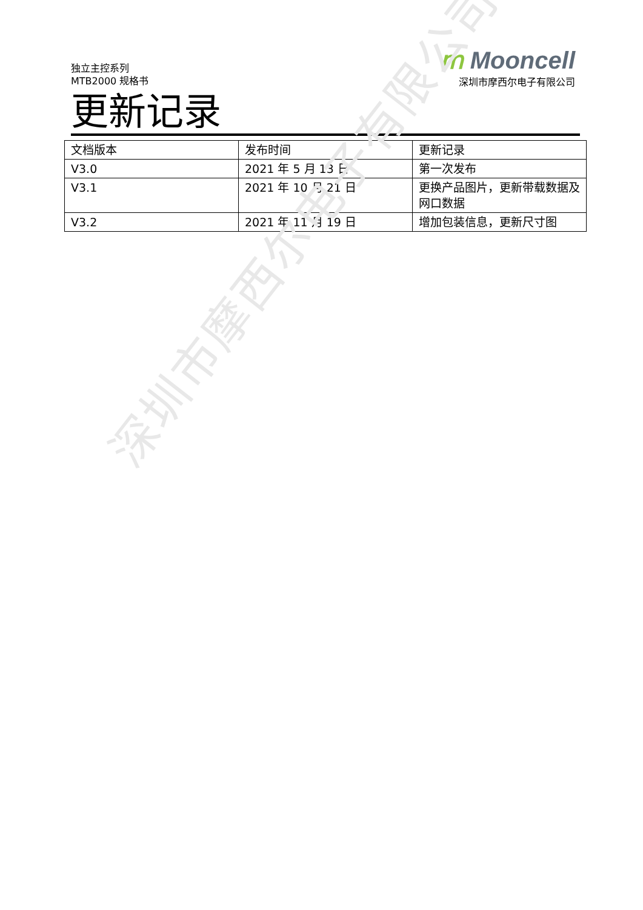独立主控系列
MTB2000 规格书
ⅿ Mooncell
深圳市摩西尔电子有限公司
更新记录
| 文档版本 | 发布时间 | 更新记录 |
| --- | --- | --- |
| V3.0 | 2021 年 5 月 13 日 | 第一次发布 |
| V3.1 | 2021 年 10 月 21 日 | 更换产品图片，更新带载数据及网口数据 |
| V3.2 | 2021 年 11 月 19 日 | 增加包装信息，更新尺寸图 |
深圳市摩西尔电子有限公司